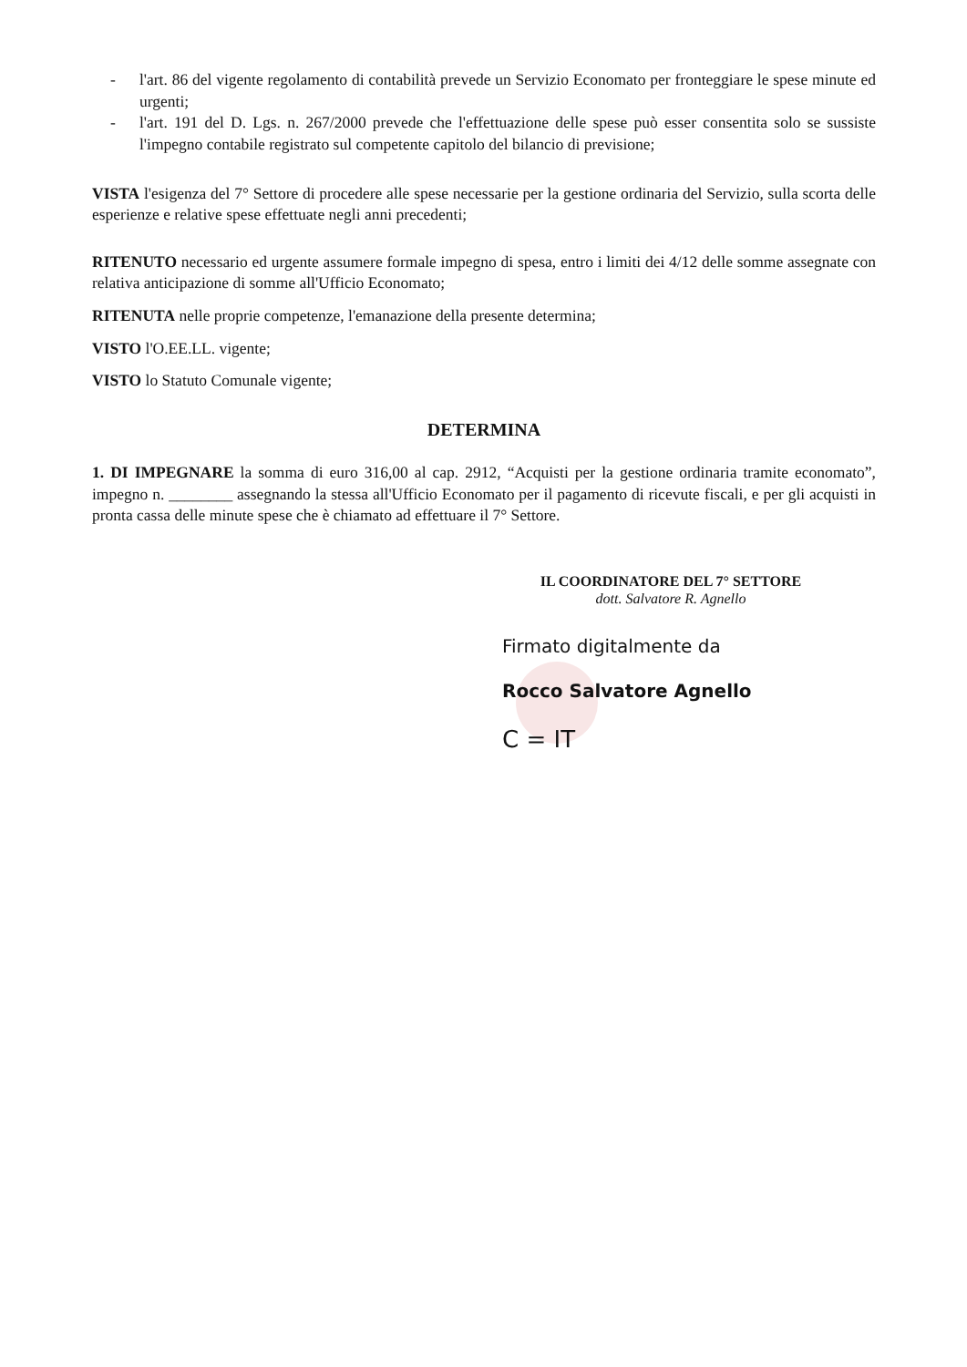- l'art. 86 del vigente regolamento di contabilità prevede un Servizio Economato per fronteggiare le spese minute ed urgenti;
- l'art. 191 del D. Lgs. n. 267/2000 prevede che l'effettuazione delle spese può esser consentita solo se sussiste l'impegno contabile registrato sul competente capitolo del bilancio di previsione;
VISTA l'esigenza del 7° Settore di procedere alle spese necessarie per la gestione ordinaria del Servizio, sulla scorta delle esperienze e relative spese effettuate negli anni precedenti;
RITENUTO necessario ed urgente assumere formale impegno di spesa, entro i limiti dei 4/12 delle somme assegnate con relativa anticipazione di somme all'Ufficio Economato;
RITENUTA nelle proprie competenze, l'emanazione della presente determina;
VISTO l'O.EE.LL. vigente;
VISTO lo Statuto Comunale vigente;
DETERMINA
1. DI IMPEGNARE la somma di euro 316,00 al cap. 2912, “Acquisti per la gestione ordinaria tramite economato”, impegno n. ________ assegnando la stessa all'Ufficio Economato per il pagamento di ricevute fiscali, e per gli acquisti in pronta cassa delle minute spese che è chiamato ad effettuare il 7° Settore.
IL COORDINATORE DEL 7° SETTORE
dott. Salvatore R. Agnello
Firmato digitalmente da
Rocco Salvatore Agnello
C = IT